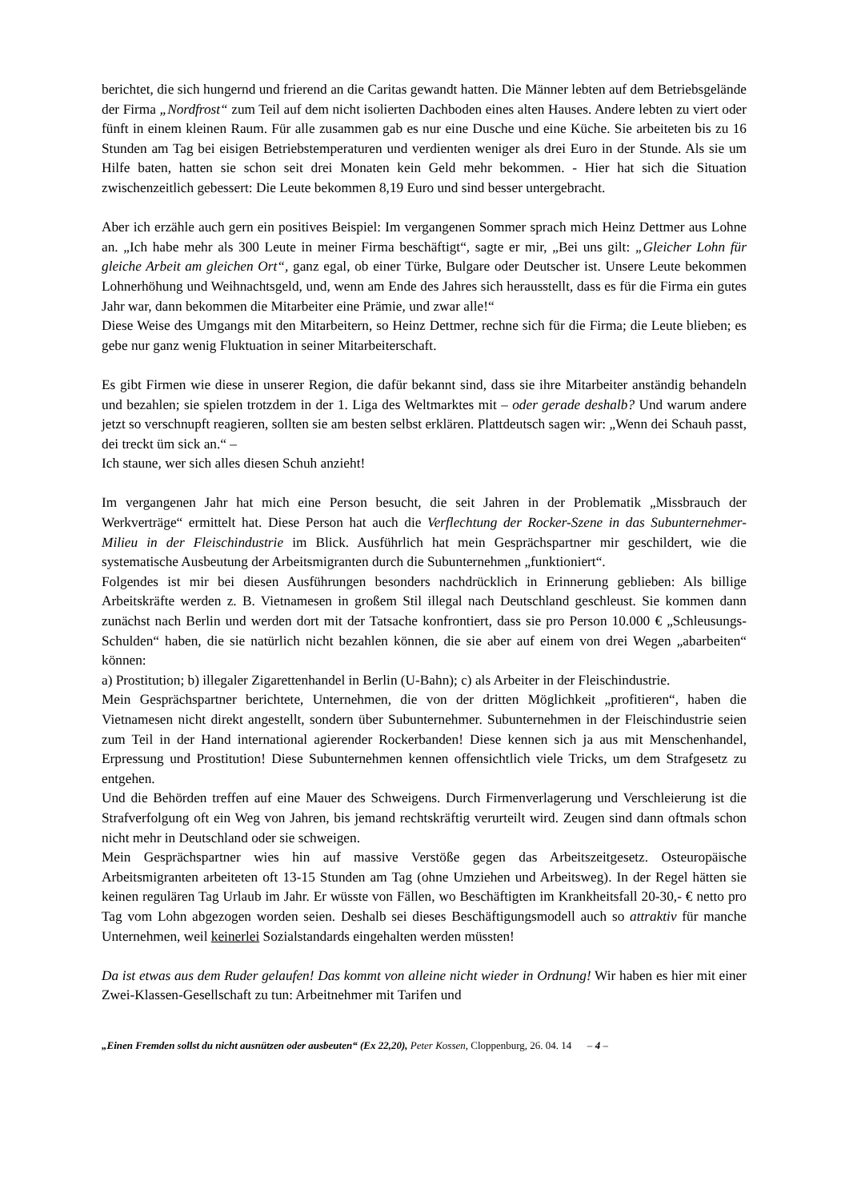berichtet, die sich hungernd und frierend an die Caritas gewandt hatten. Die Männer lebten auf dem Betriebsgelände der Firma „Nordfrost“ zum Teil auf dem nicht isolierten Dachboden eines alten Hauses. Andere lebten zu viert oder fünft in einem kleinen Raum. Für alle zusammen gab es nur eine Dusche und eine Küche. Sie arbeiteten bis zu 16 Stunden am Tag bei eisigen Betriebstemperaturen und verdienten weniger als drei Euro in der Stunde. Als sie um Hilfe baten, hatten sie schon seit drei Monaten kein Geld mehr bekommen. - Hier hat sich die Situation zwischenzeitlich gebessert: Die Leute bekommen 8,19 Euro und sind besser untergebracht.
Aber ich erzähle auch gern ein positives Beispiel: Im vergangenen Sommer sprach mich Heinz Dettmer aus Lohne an. „Ich habe mehr als 300 Leute in meiner Firma beschäftigt“, sagte er mir, „Bei uns gilt: „Gleicher Lohn für gleiche Arbeit am gleichen Ort“, ganz egal, ob einer Türke, Bulgare oder Deutscher ist. Unsere Leute bekommen Lohnerhöhung und Weihnachtsgeld, und, wenn am Ende des Jahres sich herausstellt, dass es für die Firma ein gutes Jahr war, dann bekommen die Mitarbeiter eine Prämie, und zwar alle!“
Diese Weise des Umgangs mit den Mitarbeitern, so Heinz Dettmer, rechne sich für die Firma; die Leute blieben; es gebe nur ganz wenig Fluktuation in seiner Mitarbeiterschaft.
Es gibt Firmen wie diese in unserer Region, die dafür bekannt sind, dass sie ihre Mitarbeiter anständig behandeln und bezahlen; sie spielen trotzdem in der 1. Liga des Weltmarktes mit – oder gerade deshalb? Und warum andere jetzt so verschnupft reagieren, sollten sie am besten selbst erklären. Plattdeutsch sagen wir: „Wenn dei Schauh passt, dei treckt üm sick an.“ –
Ich staune, wer sich alles diesen Schuh anzieht!
Im vergangenen Jahr hat mich eine Person besucht, die seit Jahren in der Problematik „Missbrauch der Werkverträge“ ermittelt hat. Diese Person hat auch die Verflechtung der Rocker-Szene in das Subunternehmer-Milieu in der Fleischindustrie im Blick. Ausführlich hat mein Gesprächspartner mir geschildert, wie die systematische Ausbeutung der Arbeitsmigranten durch die Subunternehmen „funktioniert“.
Folgendes ist mir bei diesen Ausführungen besonders nachdrücklich in Erinnerung geblieben: Als billige Arbeitskräfte werden z. B. Vietnamesen in großem Stil illegal nach Deutschland geschleust. Sie kommen dann zunächst nach Berlin und werden dort mit der Tatsache konfrontiert, dass sie pro Person 10.000 € „Schleusungs-Schulden“ haben, die sie natürlich nicht bezahlen können, die sie aber auf einem von drei Wegen „abarbeiten“ können:
a) Prostitution; b) illegaler Zigarettenhandel in Berlin (U-Bahn); c) als Arbeiter in der Fleischindustrie.
Mein Gesprächspartner berichtete, Unternehmen, die von der dritten Möglichkeit „profitieren“, haben die Vietnamesen nicht direkt angestellt, sondern über Subunternehmer. Subunternehmen in der Fleischindustrie seien zum Teil in der Hand international agierender Rockerbanden! Diese kennen sich ja aus mit Menschenhandel, Erpressung und Prostitution! Diese Subunternehmen kennen offensichtlich viele Tricks, um dem Strafgesetz zu entgehen.
Und die Behörden treffen auf eine Mauer des Schweigens. Durch Firmenverlagerung und Verschleierung ist die Strafverfolgung oft ein Weg von Jahren, bis jemand rechtskräftig verurteilt wird. Zeugen sind dann oftmals schon nicht mehr in Deutschland oder sie schweigen.
Mein Gesprächspartner wies hin auf massive Verstöße gegen das Arbeitszeitgesetz. Osteuropäische Arbeitsmigranten arbeiteten oft 13-15 Stunden am Tag (ohne Umziehen und Arbeitsweg). In der Regel hätten sie keinen regulären Tag Urlaub im Jahr. Er wüsste von Fällen, wo Beschäftigten im Krankheitsfall 20-30,- € netto pro Tag vom Lohn abgezogen worden seien. Deshalb sei dieses Beschäftigungsmodell auch so attraktiv für manche Unternehmen, weil keinerlei Sozialstandards eingehalten werden müssten!
Da ist etwas aus dem Ruder gelaufen! Das kommt von alleine nicht wieder in Ordnung! Wir haben es hier mit einer Zwei-Klassen-Gesellschaft zu tun: Arbeitnehmer mit Tarifen und
„Einen Fremden sollst du nicht ausnützen oder ausbeuten“ (Ex 22,20), Peter Kossen, Cloppenburg, 26. 04. 14 – 4 –